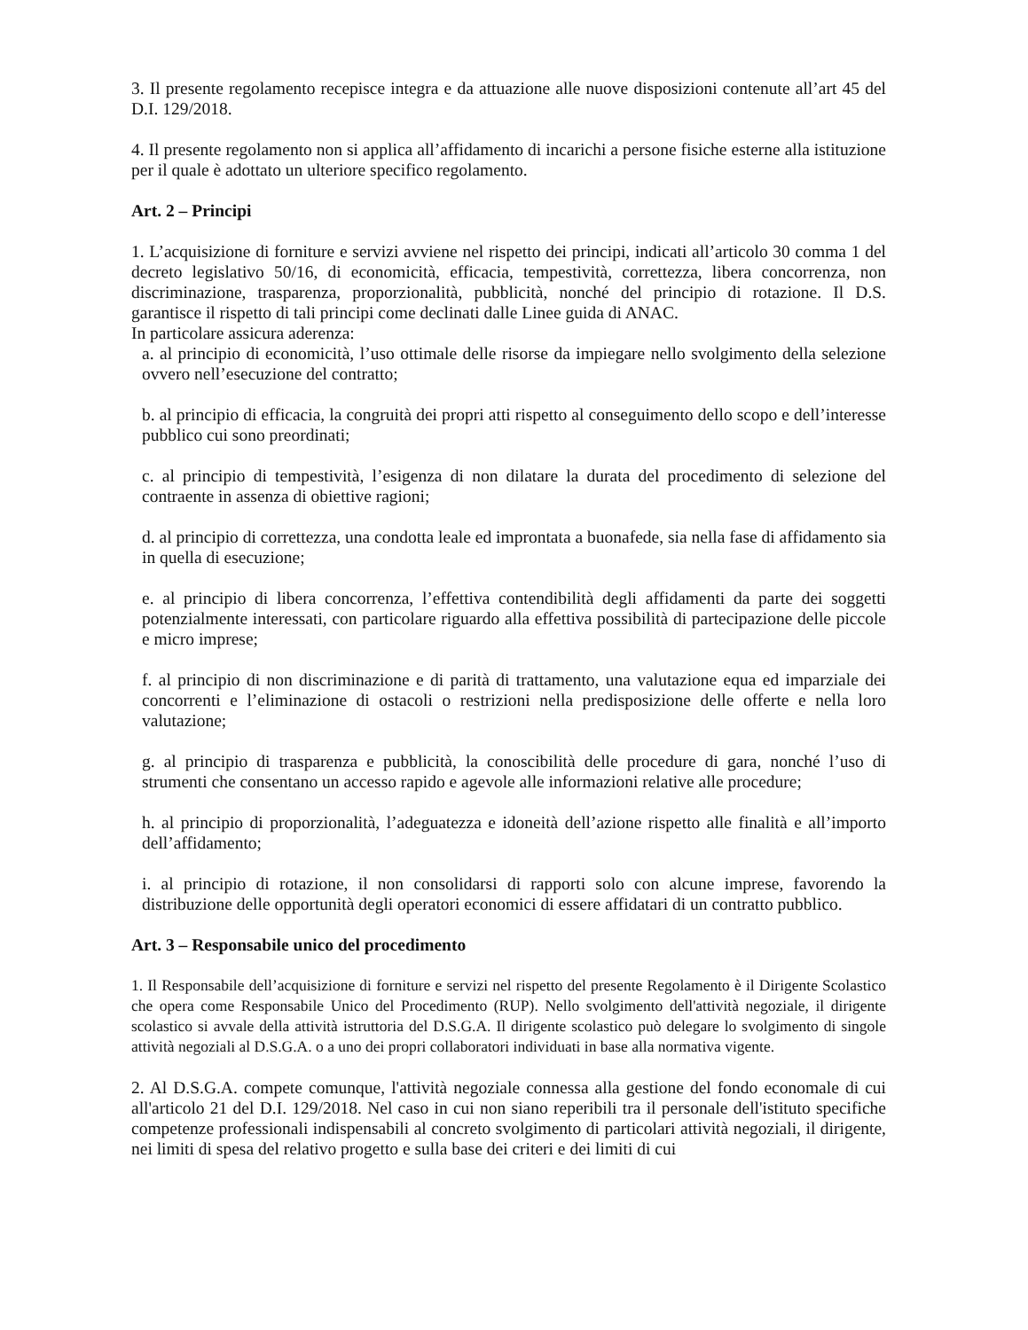3. Il presente regolamento recepisce integra e da attuazione alle nuove disposizioni contenute all’art 45 del D.I. 129/2018.
4. Il presente regolamento non si applica all’affidamento di incarichi a persone fisiche esterne alla istituzione per il quale è adottato un ulteriore specifico regolamento.
Art. 2 – Principi
1. L’acquisizione di forniture e servizi avviene nel rispetto dei principi, indicati all’articolo 30 comma 1 del decreto legislativo 50/16, di economicità, efficacia, tempestività, correttezza, libera concorrenza, non discriminazione, trasparenza, proporzionalità, pubblicità, nonché del principio di rotazione. Il D.S. garantisce il rispetto di tali principi come declinati dalle Linee guida di ANAC.
In particolare assicura aderenza:
a. al principio di economicità, l’uso ottimale delle risorse da impiegare nello svolgimento della selezione ovvero nell’esecuzione del contratto;
b. al principio di efficacia, la congruità dei propri atti rispetto al conseguimento dello scopo e dell’interesse pubblico cui sono preordinati;
c. al principio di tempestività, l’esigenza di non dilatare la durata del procedimento di selezione del contraente in assenza di obiettive ragioni;
d. al principio di correttezza, una condotta leale ed improntata a buonafede, sia nella fase di affidamento sia in quella di esecuzione;
e. al principio di libera concorrenza, l’effettiva contendibilità degli affidamenti da parte dei soggetti potenzialmente interessati, con particolare riguardo alla effettiva possibilità di partecipazione delle piccole e micro imprese;
f. al principio di non discriminazione e di parità di trattamento, una valutazione equa ed imparziale dei concorrenti e l’eliminazione di ostacoli o restrizioni nella predisposizione delle offerte e nella loro valutazione;
g. al principio di trasparenza e pubblicità, la conoscibilità delle procedure di gara, nonché l’uso di strumenti che consentano un accesso rapido e agevole alle informazioni relative alle procedure;
h. al principio di proporzionalità, l’adeguatezza e idoneità dell’azione rispetto alle finalità e all’importo dell’affidamento;
i. al principio di rotazione, il non consolidarsi di rapporti solo con alcune imprese, favorendo la distribuzione delle opportunità degli operatori economici di essere affidatari di un contratto pubblico.
Art. 3 – Responsabile unico del procedimento
1. Il Responsabile dell’acquisizione di forniture e servizi nel rispetto del presente Regolamento è il Dirigente Scolastico che opera come Responsabile Unico del Procedimento (RUP). Nello svolgimento dell'attività negoziale, il dirigente scolastico si avvale della attività istruttoria del D.S.G.A. Il dirigente scolastico può delegare lo svolgimento di singole attività negoziali al D.S.G.A. o a uno dei propri collaboratori individuati in base alla normativa vigente.
2. Al D.S.G.A. compete comunque, l'attività negoziale connessa alla gestione del fondo economale di cui all'articolo 21 del D.I. 129/2018. Nel caso in cui non siano reperibili tra il personale dell'istituto specifiche competenze professionali indispensabili al concreto svolgimento di particolari attività negoziali, il dirigente, nei limiti di spesa del relativo progetto e sulla base dei criteri e dei limiti di cui